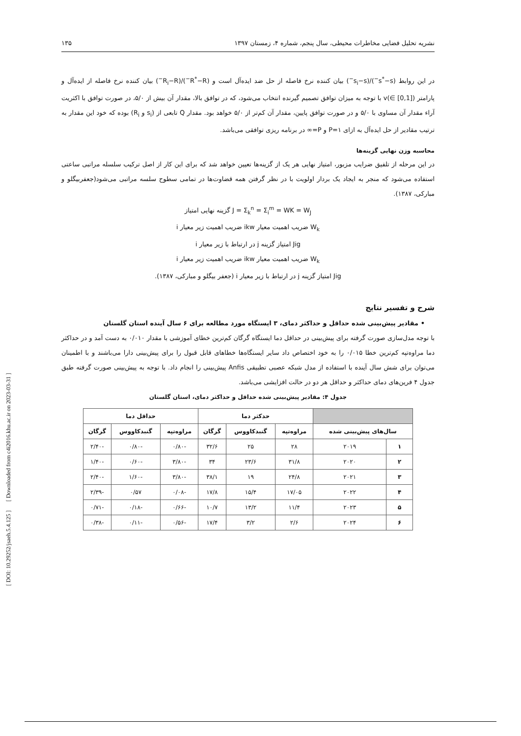[ DOI: 10.29252/jsaeh.5.4.125 ] [ Downloaded from c4i2016.khu.ac.ir on 2023-03-31 ]
نشریه تحلیل فضایی مخاطرات محیطی، سال پنجم، شماره ۴، زمستان ۱۳۹۷ ۱۳۵
در این روابط (s<sup>*</sup>−s<sup>−</sup>)/(s<sub>i</sub>−s<sup>−</sup>) بیان کننده نرخ فاصله از حل ضد ایده‌آل است و (R<sup>*</sup>−R<sup>−</sup>)/(R<sub>i</sub>−R<sup>−</sup>) بیان کننده نرخ فاصله از ایده‌آل و پارامتر v(∈ [0,1]) با توجه به میزان توافق تصمیم گیرنده انتخاب می‌شود، که در توافق بالا، مقدار آن بیش از ۵/۰، در صورت توافق با اکثریت آراء مقدار آن مساوی با ۵/۰ و در صورت توافق پایین، مقدار آن کم‌تر از ۵/۰ خواهد بود. مقدار Q تابعی از (s<sub>i</sub> و R<sub>i</sub>) بوده که خود این مقدار به ترتیب مقادیر از حل ایده‌آل به ازای P=۱ و P=∞ در برنامه ریزی توافقی می‌باشد.
محاسبه وزن نهایی گزینه‌ها
در این مرحله از تلفیق ضرایب مزبور، امتیاز نهایی هر یک از گزینه‌ها تعیین خواهد شد که برای این کار از اصل ترکیب سلسله مراتبی ساعتی استفاده می‌شود که منجر به ایجاد یک بردار اولویت با در نظر گرفتن همه قضاوت‌ها در تمامی سطوح سلسه مراتبی می‌شود(جعفربیگلو و مبارکی، ۱۳۸۷).
J = Σ<sub>k</sub><sup>n</sup> = Σ<sub>i</sub><sup>m</sup> = WK = W<sub>J</sub> گزینه نهایی امتیاز
W<sub>k</sub> ضریب اهمیت معیار ikw ضریب اهمیت زیر معیار i
Jig امتیاز گزینه j در ارتباط با زیر معیار i
W<sub>k</sub> ضریب اهمیت معیار ikw ضریب اهمیت زیر معیار i
Jig امتیاز گزینه j در ارتباط با زیر معیار i (جعفر بیگلو و مبارکی، ۱۳۸۷).
شرح و تفسیر نتایج
• مقادیر پیش‌بینی شده حداقل و حداکثر دمای، ۳ ایستگاه مورد مطالعه برای ۶ سال آینده استان گلستان
با توجه مدل‌سازی صورت گرفته برای پیش‌بینی در حداقل دما ایستگاه گرگان کم‌ترین خطای آموزشی با مقدار ۰/۰۱۰ به دست آمد و در حداکثر دما مراوه‌تپه کم‌ترین خطا ۰/۰۱۵ را به خود اختصاص داد سایر ایستگاه‌ها خطاهای قابل قبول را برای پیش‌بینی دارا می‌باشند و با اطمینان می‌توان برای شش سال آینده با استفاده از مدل شبکه عصبی تطبیقی Anfis پیش‌بینی را انجام داد. با توجه به پیش‌بینی صورت گرفته طبق جدول ۴ فرین‌های دمای حداکثر و حداقل هر دو در حالت افزایشی می‌باشد.
جدول ۴: مقادیر پیش‌بینی شده حداقل و حداکثر دمای، استان گلستان
| | | حدکثر دما | | | حداقل دما | | |
| --- | --- | --- | --- | --- | --- | --- | --- |
| سال‌های پیش‌بینی شده | | مراوه‌تپه | گنبدکاووس | گرگان | مراوه‌تپه | گنبدکاووس | گرگان |
| ۱ | ۲۰۱۹ | ۲۸ | ۲۵ | ۳۲/۶ | -۰/۸۰ | -۰/۸۰ | -۲/۴۰ |
| ۲ | ۲۰۲۰ | ۳۱/۸ | ۲۳/۶ | ۳۴ | -۳/۸۰ | -۰/۶۰ | -۱/۴۰ |
| ۳ | ۲۰۲۱ | ۲۴/۸ | ۱۹ | ۳۸/۱ | -۳/۸۰ | -۱/۶۰ | -۲/۴۰ |
| ۴ | ۲۰۲۲ | ۱۷/۰۵ | ۱۵/۴ | ۱۷/۸ | -۰/۰۸ | ۰/۵۷ | -۲/۳۹ |
| ۵ | ۲۰۲۳ | ۱۱/۴ | ۱۳/۲ | ۱۰/۷ | -۰/۶۶ | -۰/۱۸ | -۰/۷۱ |
| ۶ | ۲۰۲۴ | ۲/۶ | ۳/۲ | ۱۷/۴ | -۰/۵۶ | -۰/۱۱ | -۰/۳۸ |